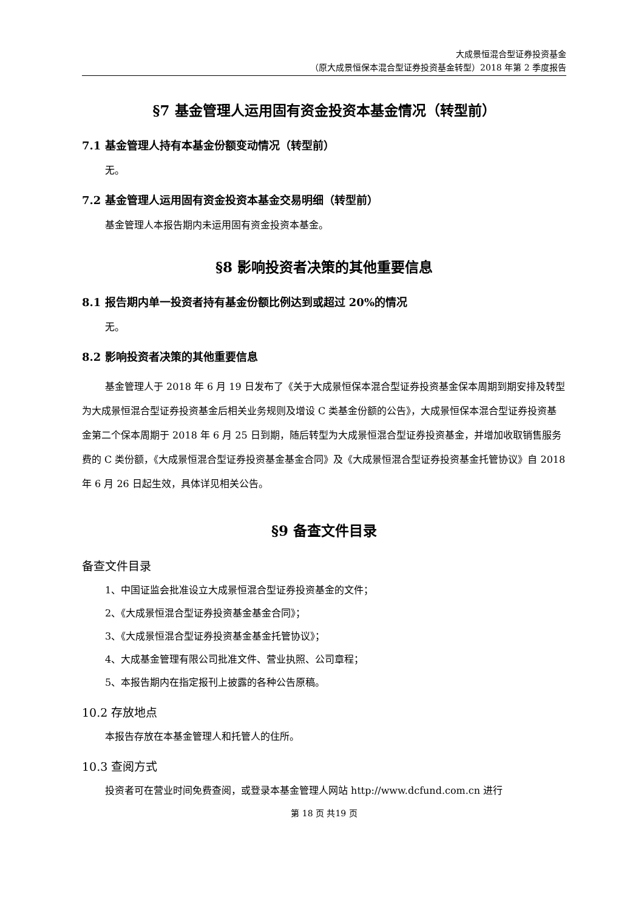大成景恒混合型证券投资基金
（原大成景恒保本混合型证券投资基金转型）2018 年第 2 季度报告
§7 基金管理人运用固有资金投资本基金情况（转型前）
7.1 基金管理人持有本基金份额变动情况（转型前）
无。
7.2 基金管理人运用固有资金投资本基金交易明细（转型前）
基金管理人本报告期内未运用固有资金投资本基金。
§8 影响投资者决策的其他重要信息
8.1 报告期内单一投资者持有基金份额比例达到或超过 20%的情况
无。
8.2 影响投资者决策的其他重要信息
基金管理人于 2018 年 6 月 19 日发布了《关于大成景恒保本混合型证券投资基金保本周期到期安排及转型为大成景恒混合型证券投资基金后相关业务规则及增设 C 类基金份额的公告》，大成景恒保本混合型证券投资基金第二个保本周期于 2018 年 6 月 25 日到期，随后转型为大成景恒混合型证券投资基金，并增加收取销售服务费的 C 类份额，《大成景恒混合型证券投资基金基金合同》及《大成景恒混合型证券投资基金托管协议》自 2018 年 6 月 26 日起生效，具体详见相关公告。
§9 备查文件目录
备查文件目录
1、中国证监会批准设立大成景恒混合型证券投资基金的文件；
2、《大成景恒混合型证券投资基金基金合同》；
3、《大成景恒混合型证券投资基金基金托管协议》；
4、大成基金管理有限公司批准文件、营业执照、公司章程；
5、本报告期内在指定报刊上披露的各种公告原稿。
10.2 存放地点
本报告存放在本基金管理人和托管人的住所。
10.3 查阅方式
投资者可在营业时间免费查阅，或登录本基金管理人网站 http://www.dcfund.com.cn 进行
第 18 页 共19 页